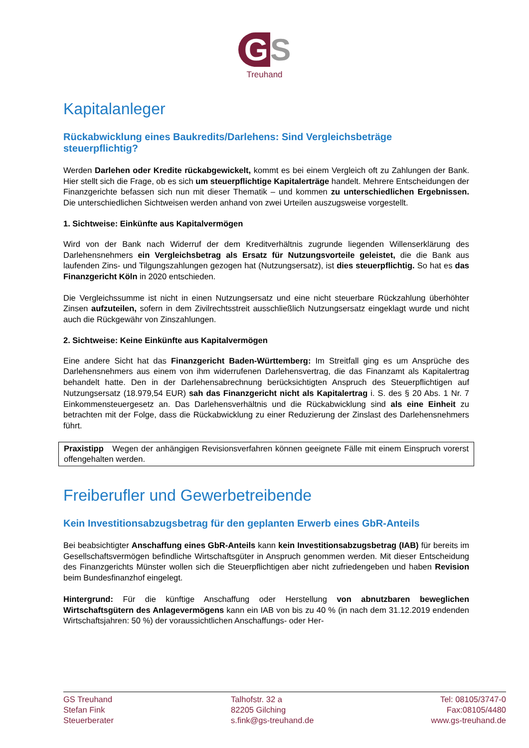G S
Treuhand
Kapitalanleger
Rückabwicklung eines Baukredits/Darlehens: Sind Vergleichsbeträge steuerpflichtig?
Werden Darlehen oder Kredite rückabgewickelt, kommt es bei einem Vergleich oft zu Zahlungen der Bank. Hier stellt sich die Frage, ob es sich um steuerpflichtige Kapitalerträge handelt. Mehrere Entscheidungen der Finanzgerichte befassen sich nun mit dieser Thematik – und kommen zu unterschiedlichen Ergebnissen. Die unterschiedlichen Sichtweisen werden anhand von zwei Urteilen auszugsweise vorgestellt.
1. Sichtweise: Einkünfte aus Kapitalvermögen
Wird von der Bank nach Widerruf der dem Kreditverhältnis zugrunde liegenden Willenserklärung des Darlehensnehmers ein Vergleichsbetrag als Ersatz für Nutzungsvorteile geleistet, die die Bank aus laufenden Zins- und Tilgungszahlungen gezogen hat (Nutzungsersatz), ist dies steuerpflichtig. So hat es das Finanzgericht Köln in 2020 entschieden.
Die Vergleichssumme ist nicht in einen Nutzungsersatz und eine nicht steuerbare Rückzahlung überhöhter Zinsen aufzuteilen, sofern in dem Zivilrechtsstreit ausschließlich Nutzungsersatz eingeklagt wurde und nicht auch die Rückgewähr von Zinszahlungen.
2. Sichtweise: Keine Einkünfte aus Kapitalvermögen
Eine andere Sicht hat das Finanzgericht Baden-Württemberg: Im Streitfall ging es um Ansprüche des Darlehensnehmers aus einem von ihm widerrufenen Darlehensvertrag, die das Finanzamt als Kapitalertrag behandelt hatte. Den in der Darlehensabrechnung berücksichtigten Anspruch des Steuerpflichtigen auf Nutzungsersatz (18.979,54 EUR) sah das Finanzgericht nicht als Kapitalertrag i. S. des § 20 Abs. 1 Nr. 7 Einkommensteuergesetz an. Das Darlehensverhältnis und die Rückabwicklung sind als eine Einheit zu betrachten mit der Folge, dass die Rückabwicklung zu einer Reduzierung der Zinslast des Darlehensnehmers führt.
Praxistipp Wegen der anhängigen Revisionsverfahren können geeignete Fälle mit einem Einspruch vorerst offengehalten werden.
Freiberufler und Gewerbetreibende
Kein Investitionsabzugsbetrag für den geplanten Erwerb eines GbR-Anteils
Bei beabsichtigter Anschaffung eines GbR-Anteils kann kein Investitionsabzugsbetrag (IAB) für bereits im Gesellschaftsvermögen befindliche Wirtschaftsgüter in Anspruch genommen werden. Mit dieser Entscheidung des Finanzgerichts Münster wollen sich die Steuerpflichtigen aber nicht zufriedengeben und haben Revision beim Bundesfinanzhof eingelegt.
Hintergrund: Für die künftige Anschaffung oder Herstellung von abnutzbaren beweglichen Wirtschaftsgütern des Anlagevermögens kann ein IAB von bis zu 40 % (in nach dem 31.12.2019 endenden Wirtschaftsjahren: 50 %) der voraussichtlichen Anschaffungs- oder Her-
GS Treuhand
Stefan Fink
Steuerberater
Talhofstr. 32 a
82205 Gilching
s.fink@gs-treuhand.de
Tel: 08105/3747-0
Fax:08105/4480
www.gs-treuhand.de